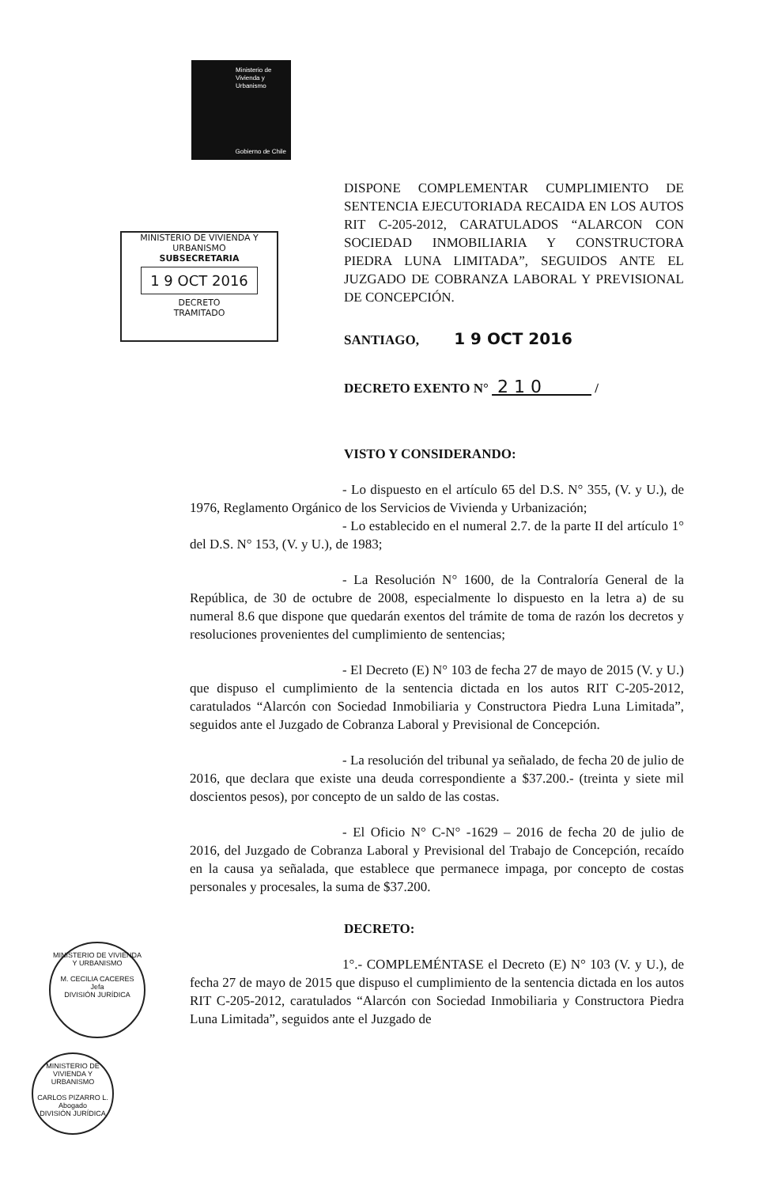Ministerio de
Vivienda y
Urbanismo
Gobierno de Chile
MINISTERIO DE VIVIENDA Y URBANISMO
SUBSECRETARIA
1 9 OCT 2016
DECRETO
TRAMITADO
DISPONE COMPLEMENTAR CUMPLIMIENTO DE SENTENCIA EJECUTORIADA RECAIDA EN LOS AUTOS RIT C-205-2012, CARATULADOS “ALARCON CON SOCIEDAD INMOBILIARIA Y CONSTRUCTORA PIEDRA LUNA LIMITADA”, SEGUIDOS ANTE EL JUZGADO DE COBRANZA LABORAL Y PREVISIONAL DE CONCEPCIÓN.
SANTIAGO, 1 9 OCT 2016
DECRETO EXENTO N° 2 1 0 /
VISTO Y CONSIDERANDO:
- Lo dispuesto en el artículo 65 del D.S. N° 355, (V. y U.), de 1976, Reglamento Orgánico de los Servicios de Vivienda y Urbanización;
- Lo establecido en el numeral 2.7. de la parte II del artículo 1° del D.S. N° 153, (V. y U.), de 1983;
- La Resolución N° 1600, de la Contraloría General de la República, de 30 de octubre de 2008, especialmente lo dispuesto en la letra a) de su numeral 8.6 que dispone que quedarán exentos del trámite de toma de razón los decretos y resoluciones provenientes del cumplimiento de sentencias;
- El Decreto (E) N° 103 de fecha 27 de mayo de 2015 (V. y U.) que dispuso el cumplimiento de la sentencia dictada en los autos RIT C-205-2012, caratulados “Alarcón con Sociedad Inmobiliaria y Constructora Piedra Luna Limitada”, seguidos ante el Juzgado de Cobranza Laboral y Previsional de Concepción.
- La resolución del tribunal ya señalado, de fecha 20 de julio de 2016, que declara que existe una deuda correspondiente a $37.200.- (treinta y siete mil doscientos pesos), por concepto de un saldo de las costas.
- El Oficio N° C-N° -1629 – 2016 de fecha 20 de julio de 2016, del Juzgado de Cobranza Laboral y Previsional del Trabajo de Concepción, recaído en la causa ya señalada, que establece que permanece impaga, por concepto de costas personales y procesales, la suma de $37.200.
DECRETO:
1°.- COMPLEMÉNTASE el Decreto (E) N° 103 (V. y U.), de fecha 27 de mayo de 2015 que dispuso el cumplimiento de la sentencia dictada en los autos RIT C-205-2012, caratulados “Alarcón con Sociedad Inmobiliaria y Constructora Piedra Luna Limitada”, seguidos ante el Juzgado de
MINISTERIO DE VIVIENDA Y URBANISMO
M. CECILIA CACERES
Jefa
DIVISIÓN JURÍDICA
MINISTERIO DE VIVIENDA Y URBANISMO
CARLOS PIZARRO L.
Abogado
DIVISIÓN JURÍDICA